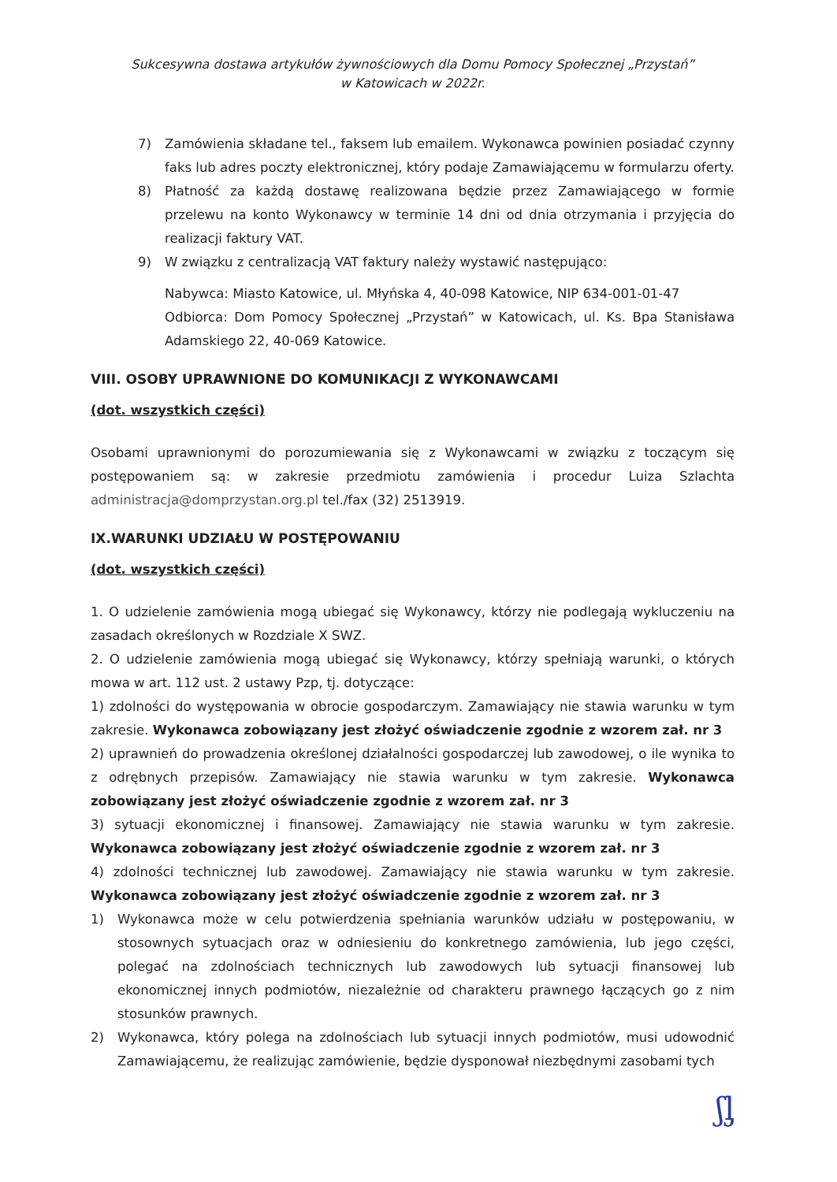Sukcesywna dostawa artykułów żywnościowych dla Domu Pomocy Społecznej „Przystań”
w Katowicach w 2022r.
7) Zamówienia składane tel., faksem lub emailem. Wykonawca powinien posiadać czynny faks lub adres poczty elektronicznej, który podaje Zamawiającemu w formularzu oferty.
8) Płatność za każdą dostawę realizowana będzie przez Zamawiającego w formie przelewu na konto Wykonawcy w terminie 14 dni od dnia otrzymania i przyjęcia do realizacji faktury VAT.
9) W związku z centralizacją VAT faktury należy wystawić następująco:
Nabywca: Miasto Katowice, ul. Młyńska 4, 40-098 Katowice, NIP 634-001-01-47
Odbiorca: Dom Pomocy Społecznej „Przystań” w Katowicach, ul. Ks. Bpa Stanisława Adamskiego 22, 40-069 Katowice.
VIII. OSOBY UPRAWNIONE DO KOMUNIKACJI Z WYKONAWCAMI
(dot. wszystkich części)
Osobami uprawnionymi do porozumiewania się z Wykonawcami w związku z toczącym się postępowaniem są: w zakresie przedmiotu zamówienia i procedur Luiza Szlachta administracja@domprzystan.org.pl tel./fax (32) 2513919.
IX.WARUNKI UDZIAŁU W POSTĘPOWANIU
(dot. wszystkich części)
1. O udzielenie zamówienia mogą ubiegać się Wykonawcy, którzy nie podlegają wykluczeniu na zasadach określonych w Rozdziale X SWZ.
2. O udzielenie zamówienia mogą ubiegać się Wykonawcy, którzy spełniają warunki, o których mowa w art. 112 ust. 2 ustawy Pzp, tj. dotyczące:
1) zdolności do występowania w obrocie gospodarczym. Zamawiający nie stawia warunku w tym zakresie. Wykonawca zobowiązany jest złożyć oświadczenie zgodnie z wzorem zał. nr 3
2) uprawnień do prowadzenia określonej działalności gospodarczej lub zawodowej, o ile wynika to z odrębnych przepisów. Zamawiający nie stawia warunku w tym zakresie. Wykonawca zobowiązany jest złożyć oświadczenie zgodnie z wzorem zał. nr 3
3) sytuacji ekonomicznej i finansowej. Zamawiający nie stawia warunku w tym zakresie. Wykonawca zobowiązany jest złożyć oświadczenie zgodnie z wzorem zał. nr 3
4) zdolności technicznej lub zawodowej. Zamawiający nie stawia warunku w tym zakresie. Wykonawca zobowiązany jest złożyć oświadczenie zgodnie z wzorem zał. nr 3
1) Wykonawca może w celu potwierdzenia spełniania warunków udziału w postępowaniu, w stosownych sytuacjach oraz w odniesieniu do konkretnego zamówienia, lub jego części, polegać na zdolnościach technicznych lub zawodowych lub sytuacji finansowej lub ekonomicznej innych podmiotów, niezależnie od charakteru prawnego łączących go z nim stosunków prawnych.
2) Wykonawca, który polega na zdolnościach lub sytuacji innych podmiotów, musi udowodnić Zamawiającemu, że realizując zamówienie, będzie dysponował niezbędnymi zasobami tych
ʃᶅ